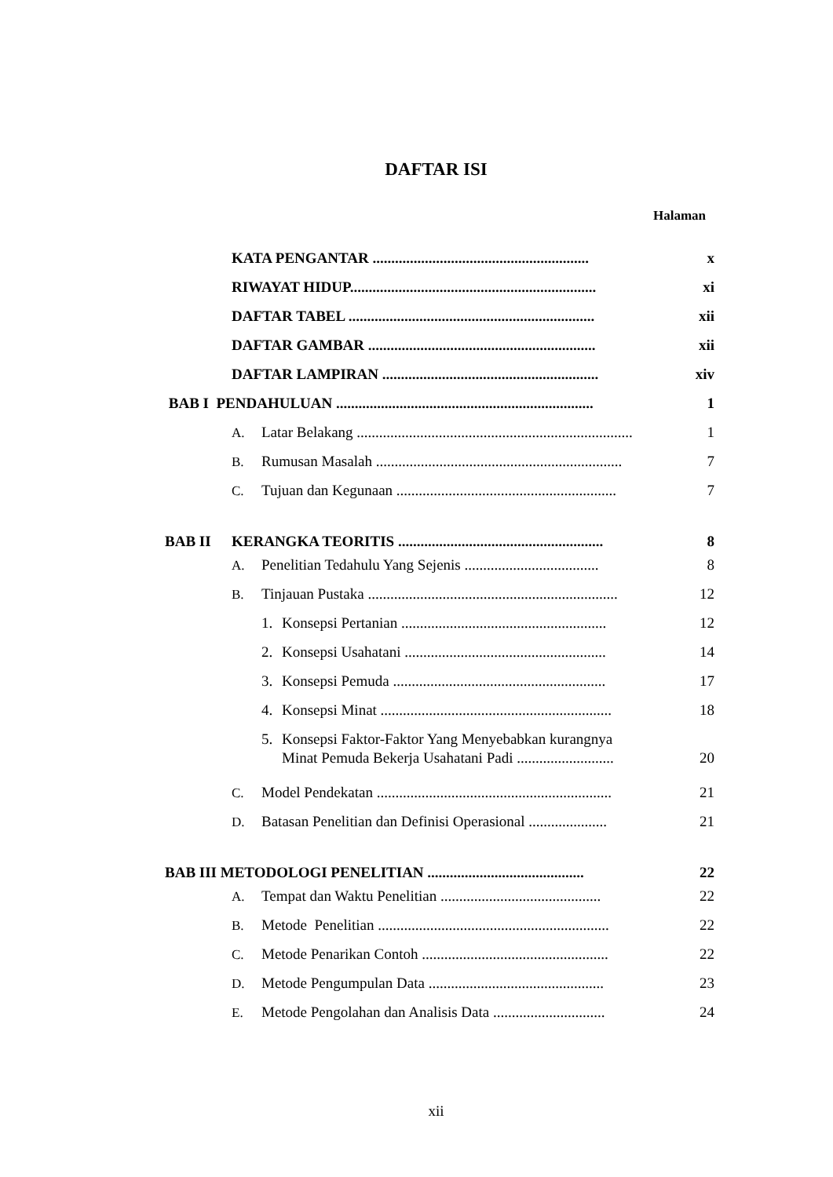DAFTAR ISI
Halaman
KATA PENGANTAR .......................................................... x
RIWAYAT HIDUP.................................................................. xi
DAFTAR TABEL .................................................................. xii
DAFTAR GAMBAR ............................................................. xii
DAFTAR LAMPIRAN .......................................................... xiv
BAB I PENDAHULUAN ..................................................................... 1
A. Latar Belakang .......................................................................... 1
B. Rumusan Masalah .................................................................. 7
C. Tujuan dan Kegunaan ........................................................... 7
BAB II KERANGKA TEORITIS ....................................................... 8
A. Penelitian Tedahulu Yang Sejenis .................................... 8
B. Tinjauan Pustaka ................................................................... 12
1. Konsepsi Pertanian ....................................................... 12
2. Konsepsi Usahatani ...................................................... 14
3. Konsepsi Pemuda ......................................................... 17
4. Konsepsi Minat .............................................................. 18
5. Konsepsi Faktor-Faktor Yang Menyebabkan kurangnya
Minat Pemuda Bekerja Usahatani Padi .......................... 20
C. Model Pendekatan ............................................................... 21
D. Batasan Penelitian dan Definisi Operasional ..................... 21
BAB III METODOLOGI PENELITIAN .......................................... 22
A. Tempat dan Waktu Penelitian ........................................... 22
B. Metode Penelitian .............................................................. 22
C. Metode Penarikan Contoh .................................................. 22
D. Metode Pengumpulan Data ............................................... 23
E. Metode Pengolahan dan Analisis Data .............................. 24
xii